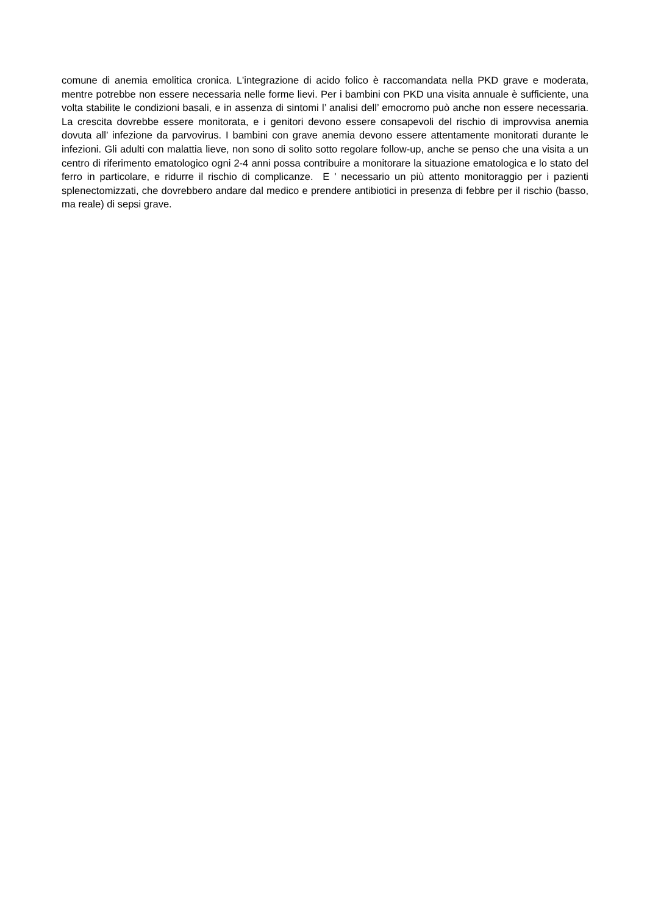comune di anemia emolitica cronica. L'integrazione di acido folico è raccomandata nella PKD grave e moderata, mentre potrebbe non essere necessaria nelle forme lievi. Per i bambini con PKD una visita annuale è sufficiente, una volta stabilite le condizioni basali, e in assenza di sintomi l’ analisi dell’ emocromo può anche non essere necessaria. La crescita dovrebbe essere monitorata, e i genitori devono essere consapevoli del rischio di improvvisa anemia dovuta all’ infezione da parvovirus. I bambini con grave anemia devono essere attentamente monitorati durante le infezioni. Gli adulti con malattia lieve, non sono di solito sotto regolare follow-up, anche se penso che una visita a un centro di riferimento ematologico ogni 2-4 anni possa contribuire a monitorare la situazione ematologica e lo stato del ferro in particolare, e ridurre il rischio di complicanze. E ' necessario un più attento monitoraggio per i pazienti splenectomizzati, che dovrebbero andare dal medico e prendere antibiotici in presenza di febbre per il rischio (basso, ma reale) di sepsi grave.